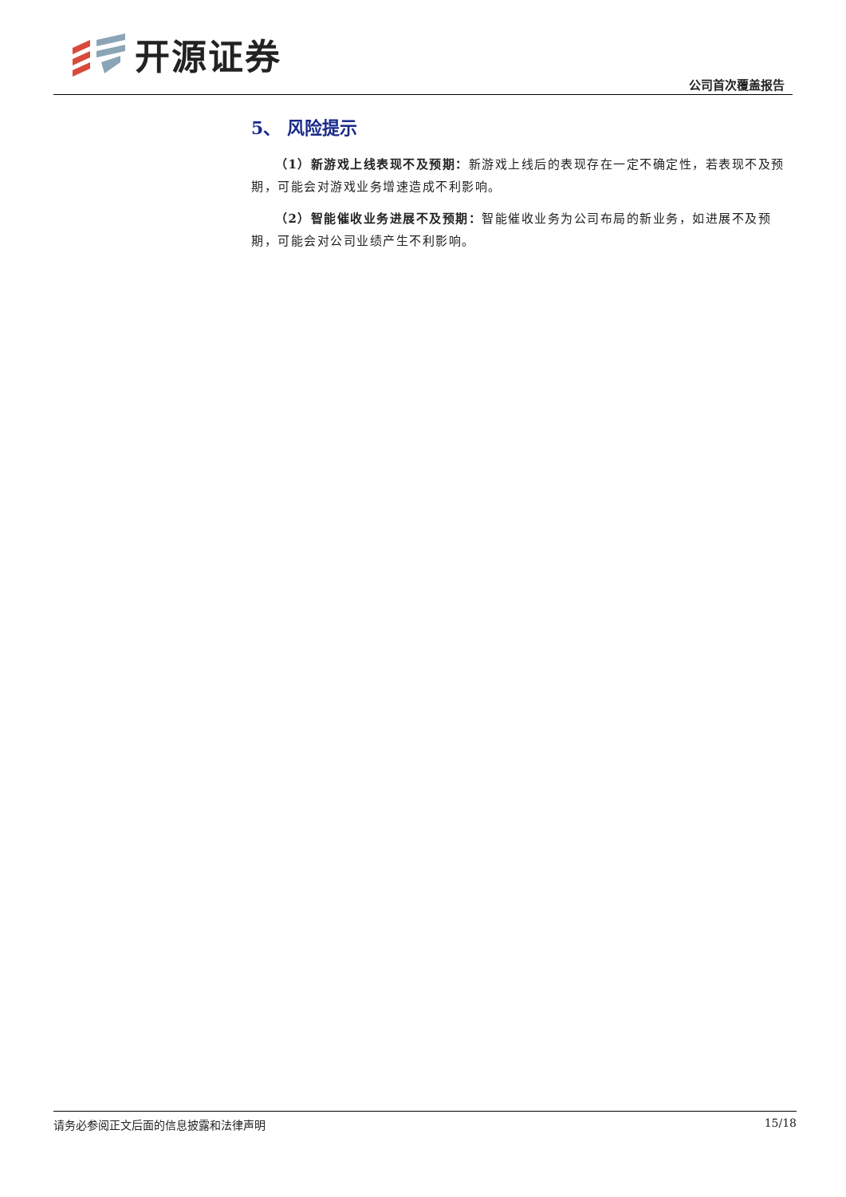开源证券
公司首次覆盖报告
5、 风险提示
（1）新游戏上线表现不及预期：新游戏上线后的表现存在一定不确定性，若表现不及预期，可能会对游戏业务增速造成不利影响。
（2）智能催收业务进展不及预期：智能催收业务为公司布局的新业务，如进展不及预期，可能会对公司业绩产生不利影响。
请务必参阅正文后面的信息披露和法律声明 15/18